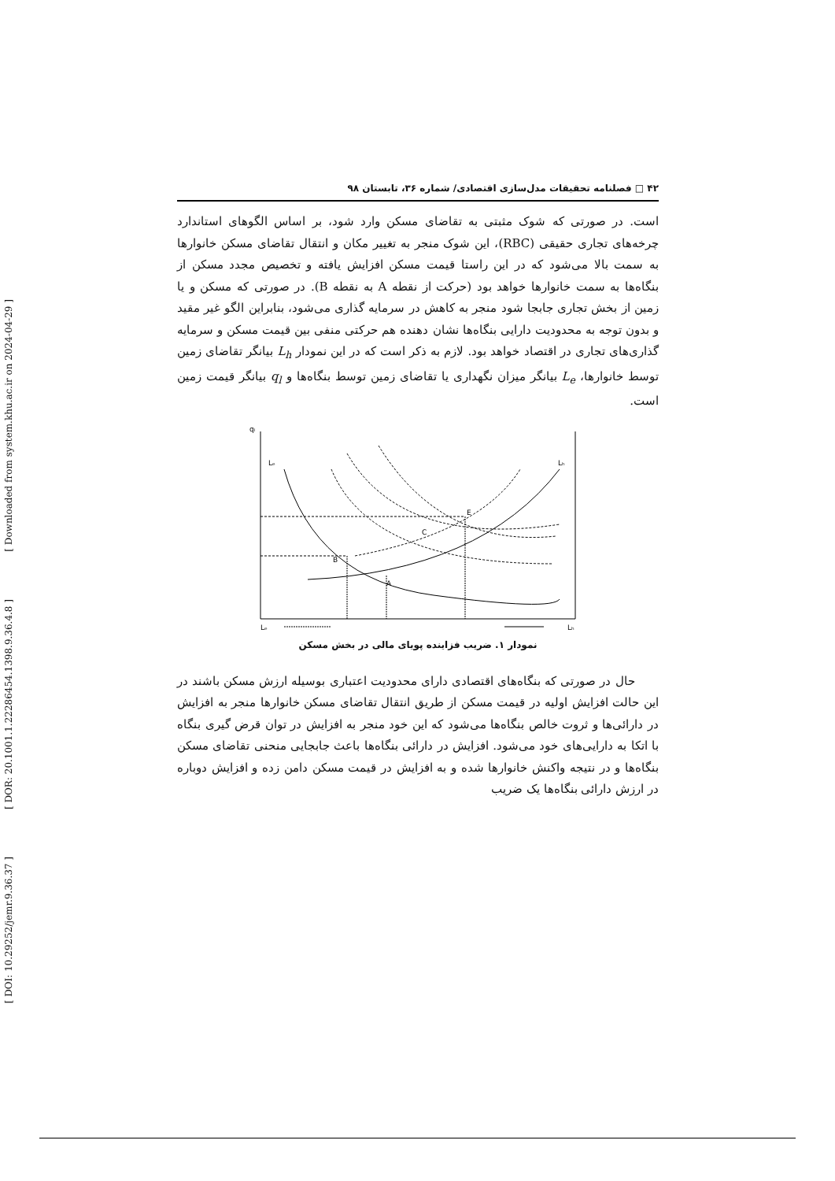[ Downloaded from system.khu.ac.ir on 2024-04-29 ]
[ DOR: 20.1001.1.22286454.1398.9.36.4.8 ]
[ DOI: 10.29252/jemr.9.36.37 ]
۴۲ □ فصلنامه تحقیقات مدل‌سازی اقتصادی/ شماره ۳۶، تابستان ۹۸
است. در صورتی که شوک مثبتی به تقاضای مسکن وارد شود، بر اساس الگوهای استاندارد چرخه‌های تجاری حقیقی (RBC)، این شوک منجر به تغییر مکان و انتقال تقاضای مسکن خانوارها به سمت بالا می‌شود که در این راستا قیمت مسکن افزایش یافته و تخصیص مجدد مسکن از بنگاه‌ها به سمت خانوارها خواهد بود (حرکت از نقطه A به نقطه B). در صورتی که مسکن و یا زمین از بخش تجاری جابجا شود منجر به کاهش در سرمایه گذاری می‌شود، بنابراین الگو غیر مقید و بدون توجه به محدودیت دارایی بنگاه‌ها نشان دهنده هم حرکتی منفی بین قیمت مسکن و سرمایه گذاری‌های تجاری در اقتصاد خواهد بود. لازم به ذکر است که در این نمودار L<sub>h</sub> بیانگر تقاضای زمین توسط خانوارها، L<sub>e</sub> بیانگر میزان نگهداری یا تقاضای زمین توسط بنگاه‌ها و q<sub>l</sub> بیانگر قیمت زمین است.
qₗ
Lₑ
Lₕ
B
A
C
E
Lₑ
Lₕ
نمودار ۱. ضریب فزاینده پویای مالی در بخش مسکن
حال در صورتی که بنگاه‌های اقتصادی دارای محدودیت اعتباری بوسیله ارزش مسکن باشند در این حالت افزایش اولیه در قیمت مسکن از طریق انتقال تقاضای مسکن خانوارها منجر به افزایش در دارائی‌ها و ثروت خالص بنگاه‌ها می‌شود که این خود منجر به افزایش در توان قرض گیری بنگاه با اتکا به دارایی‌های خود می‌شود. افزایش در دارائی بنگاه‌ها باعث جابجایی منحنی تقاضای مسکن بنگاه‌ها و در نتیجه واکنش خانوارها شده و به افزایش در قیمت مسکن دامن زده و افزایش دوباره در ارزش دارائی بنگاه‌ها یک ضریب